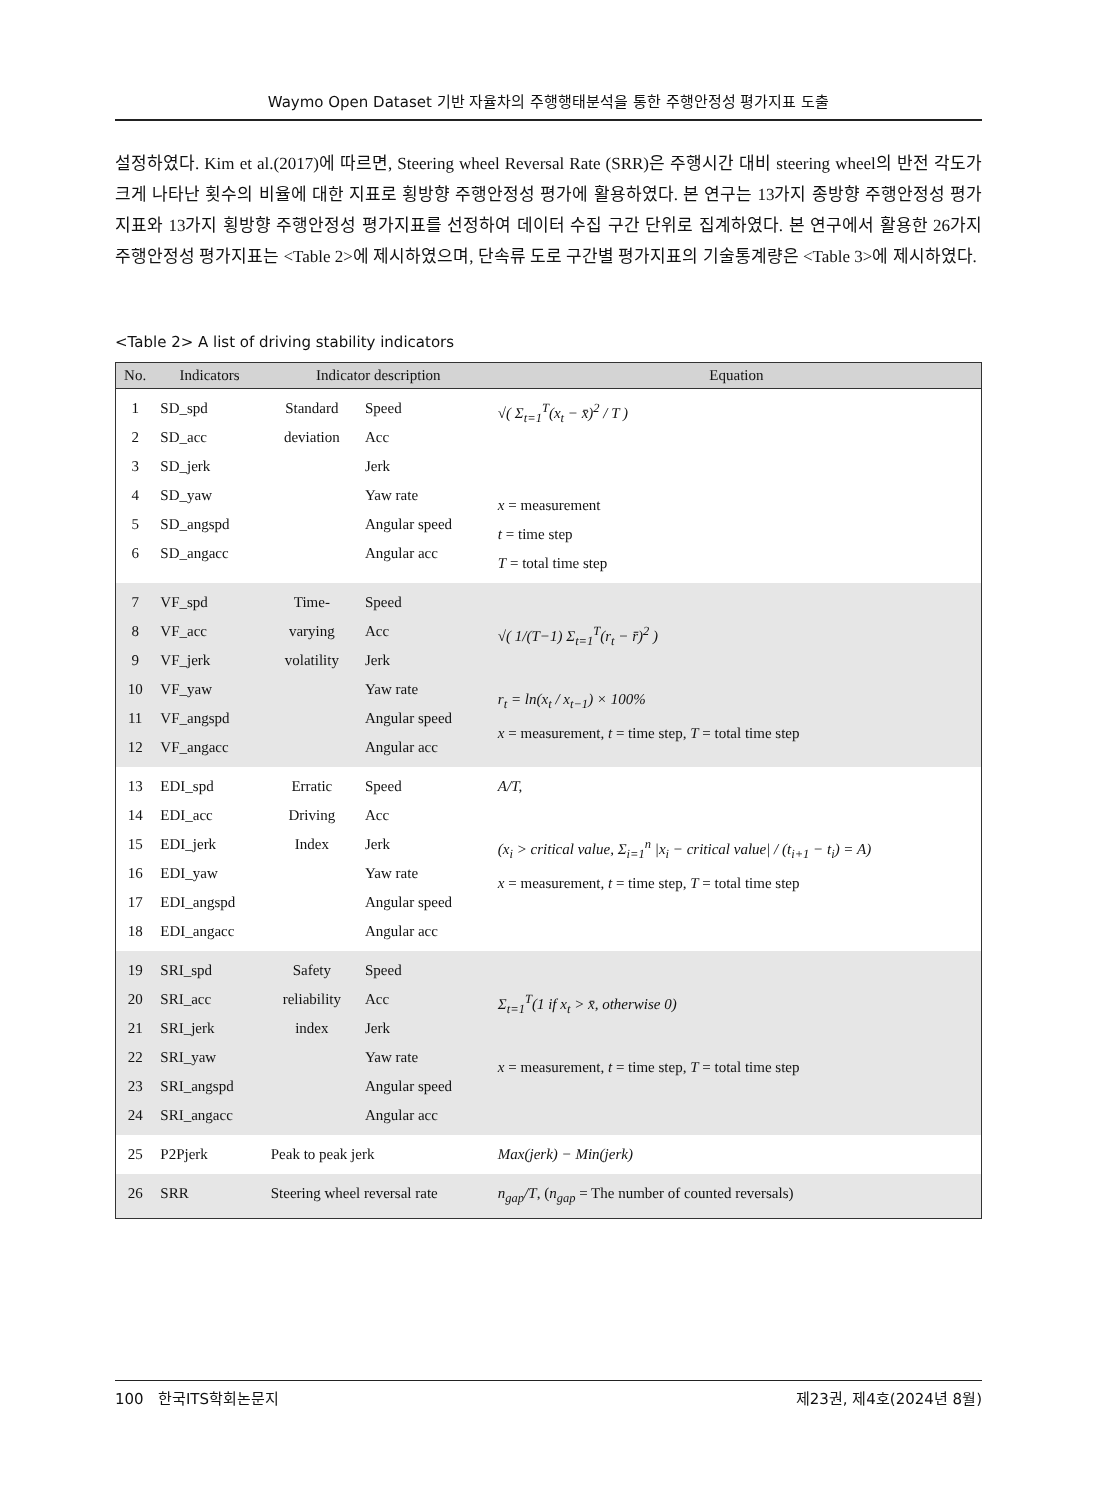Waymo Open Dataset 기반 자율차의 주행행태분석을 통한 주행안정성 평가지표 도출
설정하였다. Kim et al.(2017)에 따르면, Steering wheel Reversal Rate (SRR)은 주행시간 대비 steering wheel의 반전 각도가 크게 나타난 횟수의 비율에 대한 지표로 횡방향 주행안정성 평가에 활용하였다. 본 연구는 13가지 종방향 주행안정성 평가지표와 13가지 횡방향 주행안정성 평가지표를 선정하여 데이터 수집 구간 단위로 집계하였다. 본 연구에서 활용한 26가지 주행안정성 평가지표는 <Table 2>에 제시하였으며, 단속류 도로 구간별 평가지표의 기술통계량은 <Table 3>에 제시하였다.
<Table 2> A list of driving stability indicators
| No. | Indicators | Indicator description | | Equation |
| --- | --- | --- | --- | --- |
| 1 2 3 4 5 6 | SD_spd SD_acc SD_jerk SD_yaw SD_angspd SD_angacc | Standard deviation | Speed Acc Jerk Yaw rate Angular speed Angular acc | √( Σ<sub>t=1</sub><sup>T</sup>(x<sub>t</sub> − x̄)<sup>2</sup> / T ) x = measurement t = time step T = total time step |
| 7 8 9 10 11 12 | VF_spd VF_acc VF_jerk VF_yaw VF_angspd VF_angacc | Time- varying volatility | Speed Acc Jerk Yaw rate Angular speed Angular acc | √( 1/(T−1) Σ<sub>t=1</sub><sup>T</sup>(r<sub>t</sub> − r̄)<sup>2</sup> ) r<sub>t</sub> = ln(x<sub>t</sub> / x<sub>t−1</sub>) × 100% x = measurement, t = time step, T = total time step |
| 13 14 15 16 17 18 | EDI_spd EDI_acc EDI_jerk EDI_yaw EDI_angspd EDI_angacc | Erratic Driving Index | Speed Acc Jerk Yaw rate Angular speed Angular acc | A/T, (x<sub>i</sub> > critical value, Σ<sub>i=1</sub><sup>n</sup> /x<sub>i</sub> − critical value/ / (t<sub>i+1</sub> − t<sub>i</sub>) = A) x = measurement, t = time step, T = total time step |
| 19 20 21 22 23 24 | SRI_spd SRI_acc SRI_jerk SRI_yaw SRI_angspd SRI_angacc | Safety reliability index | Speed Acc Jerk Yaw rate Angular speed Angular acc | Σ<sub>t=1</sub><sup>T</sup>(1 if x<sub>t</sub> > x̄, otherwise 0) x = measurement, t = time step, T = total time step |
| 25 | P2Pjerk | Peak to peak jerk | | Max(jerk) − Min(jerk) |
| 26 | SRR | Steering wheel reversal rate | | n<sub>gap</sub>/T , ( n<sub>gap</sub> = The number of counted reversals) |
100 한국ITS학회논문지 제23권, 제4호(2024년 8월)